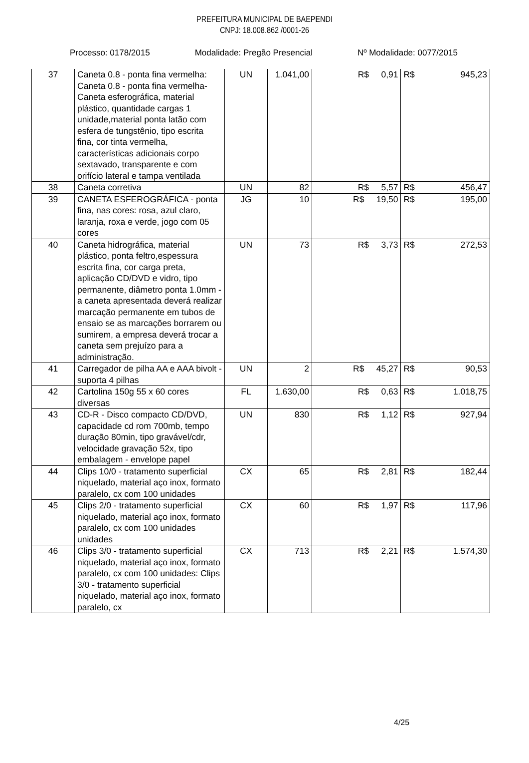PREFEITURA MUNICIPAL DE BAEPENDI
CNPJ: 18.008.862 /0001-26
Processo: 0178/2015 Modalidade: Pregão Presencial Nº Modalidade: 0077/2015
| 37 | Caneta 0.8 - ponta fina vermelha: Caneta 0.8 - ponta fina vermelha- Caneta esferográfica, material plástico, quantidade cargas 1 unidade,material ponta latão com esfera de tungstênio, tipo escrita fina, cor tinta vermelha, características adicionais corpo sextavado, transparente e com orifício lateral e tampa ventilada | UN | 1.041,00 | R$ 0,91 | R$ 945,23 |
| 38 | Caneta corretiva | UN | 82 | R$ 5,57 | R$ 456,47 |
| 39 | CANETA ESFEROGRÁFICA - ponta fina, nas cores: rosa, azul claro, laranja, roxa e verde, jogo com 05 cores | JG | 10 | R$ 19,50 | R$ 195,00 |
| 40 | Caneta hidrográfica, material plástico, ponta feltro,espessura escrita fina, cor carga preta, aplicação CD/DVD e vidro, tipo permanente, diâmetro ponta 1.0mm - a caneta apresentada deverá realizar marcação permanente em tubos de ensaio se as marcações borrarem ou sumirem, a empresa deverá trocar a caneta sem prejuízo para a administração. | UN | 73 | R$ 3,73 | R$ 272,53 |
| 41 | Carregador de pilha AA e AAA bivolt - suporta 4 pilhas | UN | 2 | R$ 45,27 | R$ 90,53 |
| 42 | Cartolina 150g 55 x 60 cores diversas | FL | 1.630,00 | R$ 0,63 | R$ 1.018,75 |
| 43 | CD-R - Disco compacto CD/DVD, capacidade cd rom 700mb, tempo duração 80min, tipo gravável/cdr, velocidade gravação 52x, tipo embalagem - envelope papel | UN | 830 | R$ 1,12 | R$ 927,94 |
| 44 | Clips 10/0 - tratamento superficial niquelado, material aço inox, formato paralelo, cx com 100 unidades | CX | 65 | R$ 2,81 | R$ 182,44 |
| 45 | Clips 2/0 - tratamento superficial niquelado, material aço inox, formato paralelo, cx com 100 unidades unidades | CX | 60 | R$ 1,97 | R$ 117,96 |
| 46 | Clips 3/0 - tratamento superficial niquelado, material aço inox, formato paralelo, cx com 100 unidades: Clips 3/0 - tratamento superficial niquelado, material aço inox, formato paralelo, cx | CX | 713 | R$ 2,21 | R$ 1.574,30 |
4/25